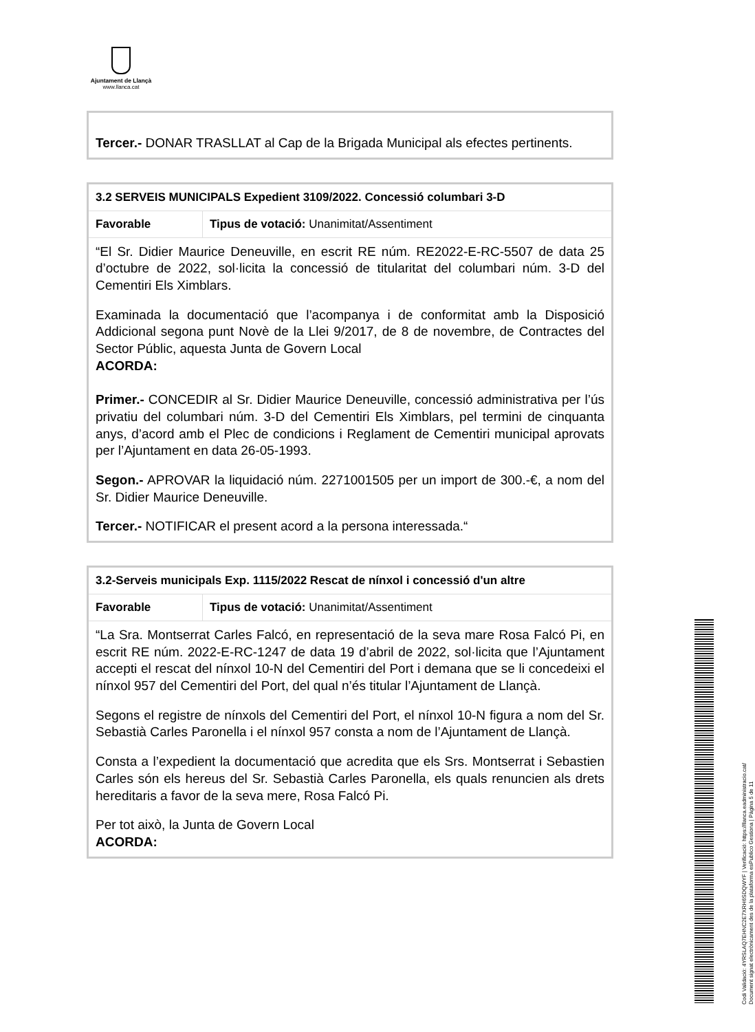Ajuntament de Llançà
www.llanca.cat
Tercer.- DONAR TRASLLAT al Cap de la Brigada Municipal als efectes pertinents.
| 3.2 SERVEIS MUNICIPALS Expedient 3109/2022. Concessió columbari 3-D | |
| Favorable | Tipus de votació: Unanimitat/Assentiment |
“El Sr. Didier Maurice Deneuville, en escrit RE núm. RE2022-E-RC-5507 de data 25 d’octubre de 2022, sol·licita la concessió de titularitat del columbari núm. 3-D del Cementiri Els Ximblars.
Examinada la documentació que l’acompanya i de conformitat amb la Disposició Addicional segona punt Novè de la Llei 9/2017, de 8 de novembre, de Contractes del Sector Públic, aquesta Junta de Govern Local
ACORDA:
Primer.- CONCEDIR al Sr. Didier Maurice Deneuville, concessió administrativa per l’ús privatiu del columbari núm. 3-D del Cementiri Els Ximblars, pel termini de cinquanta anys, d’acord amb el Plec de condicions i Reglament de Cementiri municipal aprovats per l’Ajuntament en data 26-05-1993.
Segon.- APROVAR la liquidació núm. 2271001505 per un import de 300.-€, a nom del Sr. Didier Maurice Deneuville.
Tercer.- NOTIFICAR el present acord a la persona interessada.“
| 3.2-Serveis municipals Exp. 1115/2022 Rescat de nínxol i concessió d'un altre | |
| Favorable | Tipus de votació: Unanimitat/Assentiment |
“La Sra. Montserrat Carles Falcó, en representació de la seva mare Rosa Falcó Pi, en escrit RE núm. 2022-E-RC-1247 de data 19 d’abril de 2022, sol·licita que l’Ajuntament accepti el rescat del nínxol 10-N del Cementiri del Port i demana que se li concedeixi el nínxol 957 del Cementiri del Port, del qual n’és titular l’Ajuntament de Llançà.
Segons el registre de nínxols del Cementiri del Port, el nínxol 10-N figura a nom del Sr. Sebastià Carles Paronella i el nínxol 957 consta a nom de l’Ajuntament de Llançà.
Consta a l’expedient la documentació que acredita que els Srs. Montserrat i Sebastien Carles són els hereus del Sr. Sebastià Carles Paronella, els quals renuncien als drets hereditaris a favor de la seva mere, Rosa Falcó Pi.
Per tot això, la Junta de Govern Local
ACORDA:
Codi Validació: 4YRSLAQ7EHNC2E7XRH6SDQWYF | Verificació: https://llanca.eadministracio.cat/
Document signat electrònicament des de la plataforma esPublico Gestiona | Pàgina 5 de 11